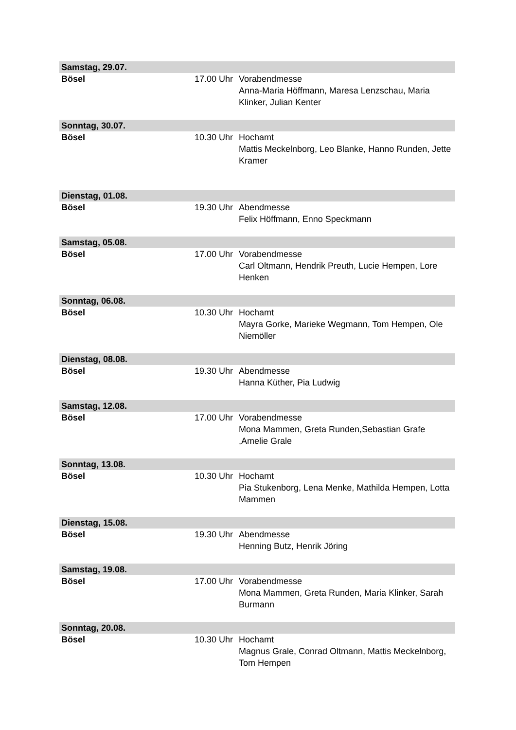| Samstag, 29.07. | | |
| Bösel | 17.00 Uhr | Vorabendmesse Anna-Maria Höffmann, Maresa Lenzschau, Maria Klinker, Julian Kenter |
| Sonntag, 30.07. | | |
| Bösel | 10.30 Uhr | Hochamt Mattis Meckelnborg, Leo Blanke, Hanno Runden, Jette Kramer |
| Dienstag, 01.08. | | |
| Bösel | 19.30 Uhr | Abendmesse Felix Höffmann, Enno Speckmann |
| Samstag, 05.08. | | |
| Bösel | 17.00 Uhr | Vorabendmesse Carl Oltmann, Hendrik Preuth, Lucie Hempen, Lore Henken |
| Sonntag, 06.08. | | |
| Bösel | 10.30 Uhr | Hochamt Mayra Gorke, Marieke Wegmann, Tom Hempen, Ole Niemöller |
| Dienstag, 08.08. | | |
| Bösel | 19.30 Uhr | Abendmesse Hanna Küther, Pia Ludwig |
| Samstag, 12.08. | | |
| Bösel | 17.00 Uhr | Vorabendmesse Mona Mammen, Greta Runden,Sebastian Grafe ,Amelie Grale |
| Sonntag, 13.08. | | |
| Bösel | 10.30 Uhr | Hochamt Pia Stukenborg, Lena Menke, Mathilda Hempen, Lotta Mammen |
| Dienstag, 15.08. | | |
| Bösel | 19.30 Uhr | Abendmesse Henning Butz, Henrik Jöring |
| Samstag, 19.08. | | |
| Bösel | 17.00 Uhr | Vorabendmesse Mona Mammen, Greta Runden, Maria Klinker, Sarah Burmann |
| Sonntag, 20.08. | | |
| Bösel | 10.30 Uhr | Hochamt Magnus Grale, Conrad Oltmann, Mattis Meckelnborg, Tom Hempen |